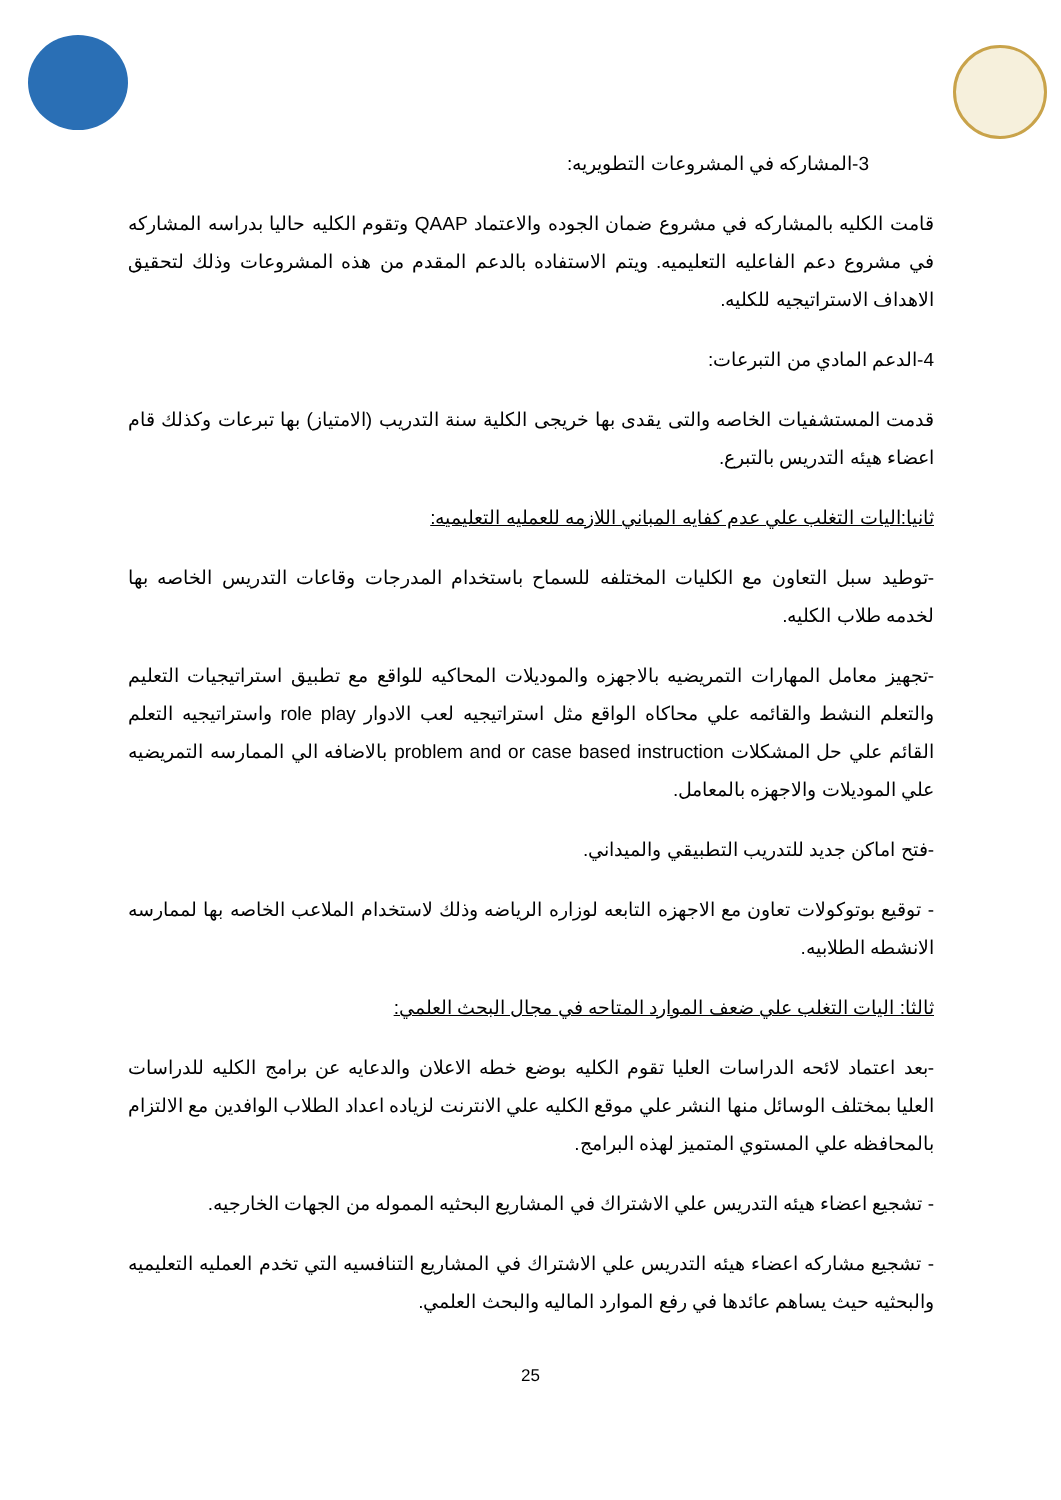3-المشاركه في المشروعات التطويريه:
قامت الكليه بالمشاركه في مشروع ضمان الجوده والاعتماد QAAP وتقوم الكليه حاليا بدراسه المشاركه في مشروع دعم الفاعليه التعليميه. ويتم الاستفاده بالدعم المقدم من هذه المشروعات وذلك لتحقيق الاهداف الاستراتيجيه للكليه.
4-الدعم المادي من التبرعات:
قدمت المستشفيات الخاصه والتى يقدى بها خريجى الكلية سنة التدريب (الامتياز) بها تبرعات وكذلك قام اعضاء هيئه التدريس بالتبرع.
ثانيا:اليات التغلب علي عدم كفايه المباني اللازمه للعمليه التعليميه:
-توطيد سبل التعاون مع الكليات المختلفه للسماح باستخدام المدرجات وقاعات التدريس الخاصه بها لخدمه طلاب الكليه.
-تجهيز معامل المهارات التمريضيه بالاجهزه والموديلات المحاكيه للواقع مع تطبيق استراتيجيات التعليم والتعلم النشط والقائمه علي محاكاه الواقع مثل استراتيجيه لعب الادوار role play واستراتيجيه التعلم القائم علي حل المشكلات problem and or case based instruction بالاضافه الي الممارسه التمريضيه علي الموديلات والاجهزه بالمعامل.
-فتح اماكن جديد للتدريب التطبيقي والميداني.
- توقيع بوتوكولات تعاون مع الاجهزه التابعه لوزاره الرياضه وذلك لاستخدام الملاعب الخاصه بها لممارسه الانشطه الطلابيه.
ثالثا: اليات التغلب علي ضعف الموارد المتاحه في مجال البحث العلمي:
-بعد اعتماد لائحه الدراسات العليا تقوم الكليه بوضع خطه الاعلان والدعايه عن برامج الكليه للدراسات العليا بمختلف الوسائل منها النشر علي موقع الكليه علي الانترنت لزياده اعداد الطلاب الوافدين مع الالتزام بالمحافظه علي المستوي المتميز لهذه البرامج.
- تشجيع اعضاء هيئه التدريس علي الاشتراك في المشاريع البحثيه المموله من الجهات الخارجيه.
- تشجيع مشاركه اعضاء هيئه التدريس علي الاشتراك في المشاريع التنافسيه التي تخدم العمليه التعليميه والبحثيه حيث يساهم عائدها في رفع الموارد الماليه والبحث العلمي.
25